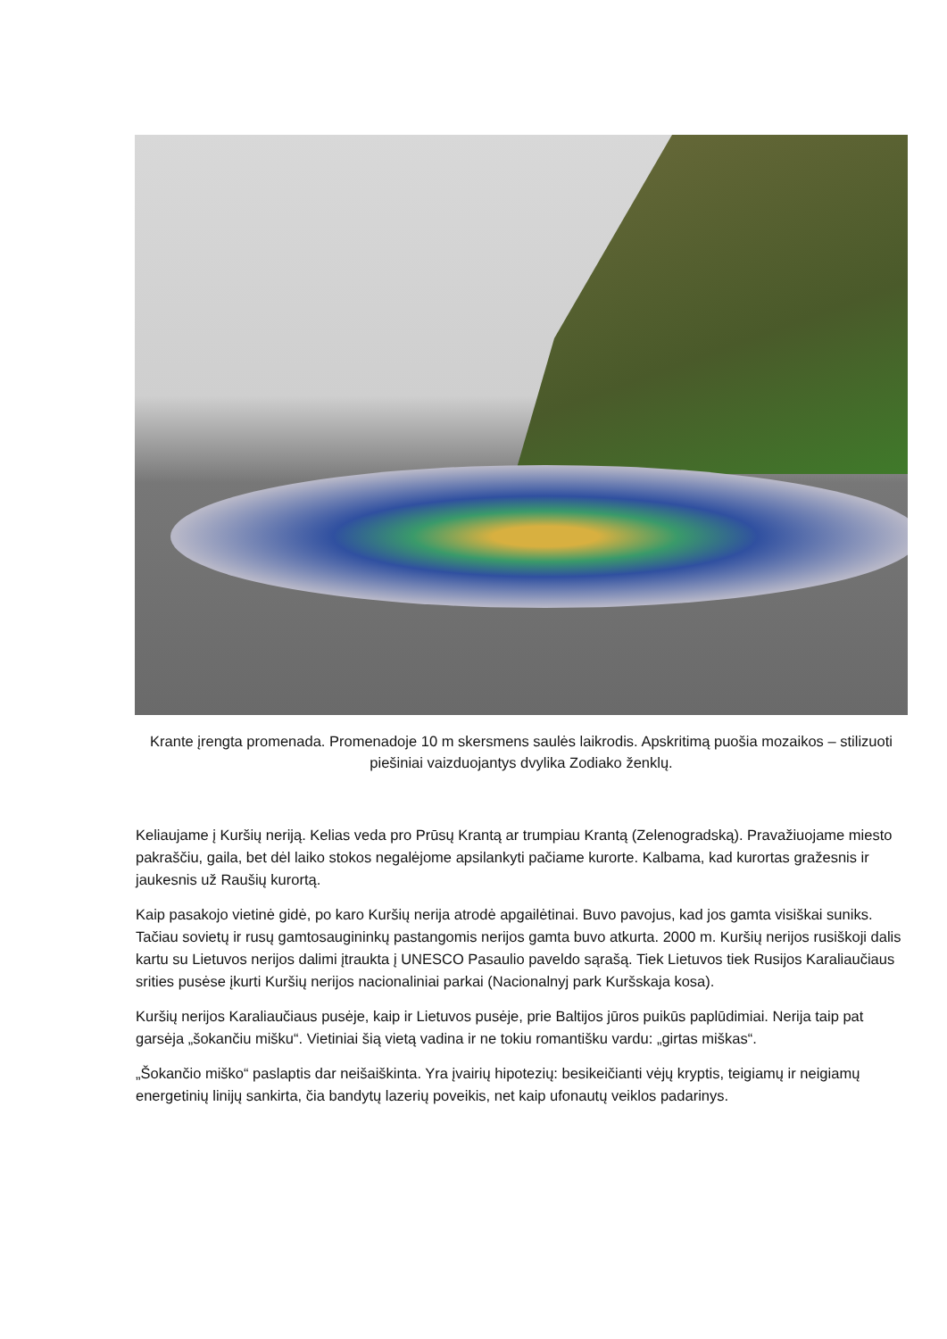Krante įrengta promenada. Promenadoje 10 m skersmens saulės laikrodis. Apskritimą puošia mozaikos – stilizuoti piešiniai vaizduojantys dvylika Zodiako ženklų.
Keliaujame į Kuršių neriją. Kelias veda pro Prūsų Krantą ar trumpiau Krantą (Zelenogradską). Pravažiuojame miesto pakraščiu, gaila, bet dėl laiko stokos negalėjome apsilankyti pačiame kurorte. Kalbama, kad kurortas gražesnis ir jaukesnis už Raušių kurortą.
Kaip pasakojo vietinė gidė, po karo Kuršių nerija atrodė apgailėtinai. Buvo pavojus, kad jos gamta visiškai suniks. Tačiau sovietų ir rusų gamtosaugininkų pastangomis nerijos gamta buvo atkurta. 2000 m. Kuršių nerijos rusiškoji dalis kartu su Lietuvos nerijos dalimi įtraukta į UNESCO Pasaulio paveldo sąrašą. Tiek Lietuvos tiek Rusijos Karaliaučiaus srities pusėse įkurti Kuršių nerijos nacionaliniai parkai (Nacionalnyj park Kuršskaja kosa).
Kuršių nerijos Karaliaučiaus pusėje, kaip ir Lietuvos pusėje, prie Baltijos jūros puikūs paplūdimiai. Nerija taip pat garsėja „šokančiu mišku“. Vietiniai šią vietą vadina ir ne tokiu romantišku vardu: „girtas miškas“.
„Šokančio miško“ paslaptis dar neišaiškinta. Yra įvairių hipotezių: besikeičianti vėjų kryptis, teigiamų ir neigiamų energetinių linijų sankirta, čia bandytų lazerių poveikis, net kaip ufonautų veiklos padarinys.